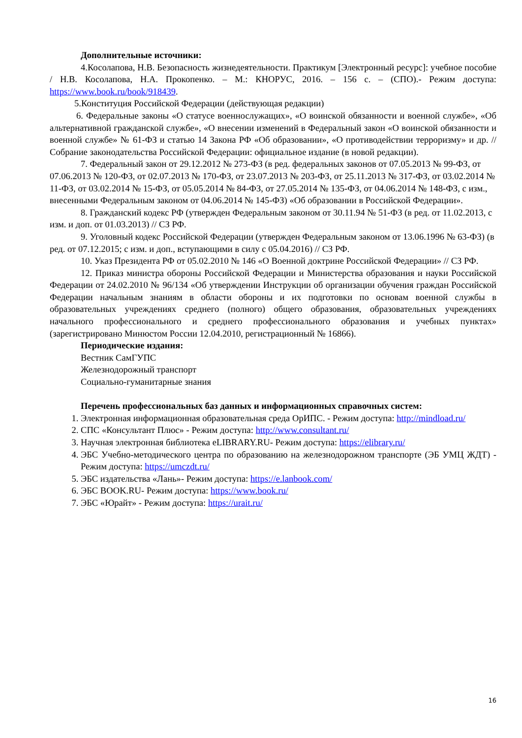Дополнительные источники:
4.Косолапова, Н.В. Безопасность жизнедеятельности. Практикум [Электронный ресурс]: учебное пособие / Н.В. Косолапова, Н.А. Прокопенко. – М.: КНОРУС, 2016. – 156 с. – (СПО).- Режим доступа: https://www.book.ru/book/918439.
5.Конституция Российской Федерации (действующая редакции)
6. Федеральные законы «О статусе военнослужащих», «О воинской обязанности и военной службе», «Об альтернативной гражданской службе», «О внесении изменений в Федеральный закон «О воинской обязанности и военной службе» № 61-ФЗ и статью 14 Закона РФ «Об образовании», «О противодействии терроризму» и др. // Собрание законодательства Российской Федерации: официальное издание (в новой редакции).
7. Федеральный закон от 29.12.2012 № 273-ФЗ (в ред. федеральных законов от 07.05.2013 № 99-ФЗ, от 07.06.2013 № 120-ФЗ, от 02.07.2013 № 170-ФЗ, от 23.07.2013 № 203-ФЗ, от 25.11.2013 № 317-ФЗ, от 03.02.2014 № 11-ФЗ, от 03.02.2014 № 15-ФЗ, от 05.05.2014 № 84-ФЗ, от 27.05.2014 № 135-ФЗ, от 04.06.2014 № 148-ФЗ, с изм., внесенными Федеральным законом от 04.06.2014 № 145-ФЗ) «Об образовании в Российской Федерации».
8. Гражданский кодекс РФ (утвержден Федеральным законом от 30.11.94 № 51-ФЗ (в ред. от 11.02.2013, с изм. и доп. от 01.03.2013) // СЗ РФ.
9. Уголовный кодекс Российской Федерации (утвержден Федеральным законом от 13.06.1996 № 63-ФЗ) (в ред. от 07.12.2015; с изм. и доп., вступающими в силу с 05.04.2016) // СЗ РФ.
10. Указ Президента РФ от 05.02.2010 № 146 «О Военной доктрине Российской Федерации» // СЗ РФ.
12. Приказ министра обороны Российской Федерации и Министерства образования и науки Российской Федерации от 24.02.2010 № 96/134 «Об утверждении Инструкции об организации обучения граждан Российской Федерации начальным знаниям в области обороны и их подготовки по основам военной службы в образовательных учреждениях среднего (полного) общего образования, образовательных учреждениях начального профессионального и среднего профессионального образования и учебных пунктах» (зарегистрировано Минюстом России 12.04.2010, регистрационный № 16866).
Периодические издания:
Вестник СамГУПС
Железнодорожный транспорт
Социально-гуманитарные знания
Перечень профессиональных баз данных и информационных справочных систем:
1. Электронная информационная образовательная среда ОрИПС. - Режим доступа: http://mindload.ru/
2. СПС «Консультант Плюс» - Режим доступа: http://www.consultant.ru/
3. Научная электронная библиотека eLIBRARY.RU- Режим доступа: https://elibrary.ru/
4. ЭБС Учебно-методического центра по образованию на железнодорожном транспорте (ЭБ УМЦ ЖДТ) - Режим доступа: https://umczdt.ru/
5. ЭБС издательства «Лань»- Режим доступа: https://e.lanbook.com/
6. ЭБС BOOK.RU- Режим доступа: https://www.book.ru/
7. ЭБС «Юрайт» - Режим доступа: https://urait.ru/
16